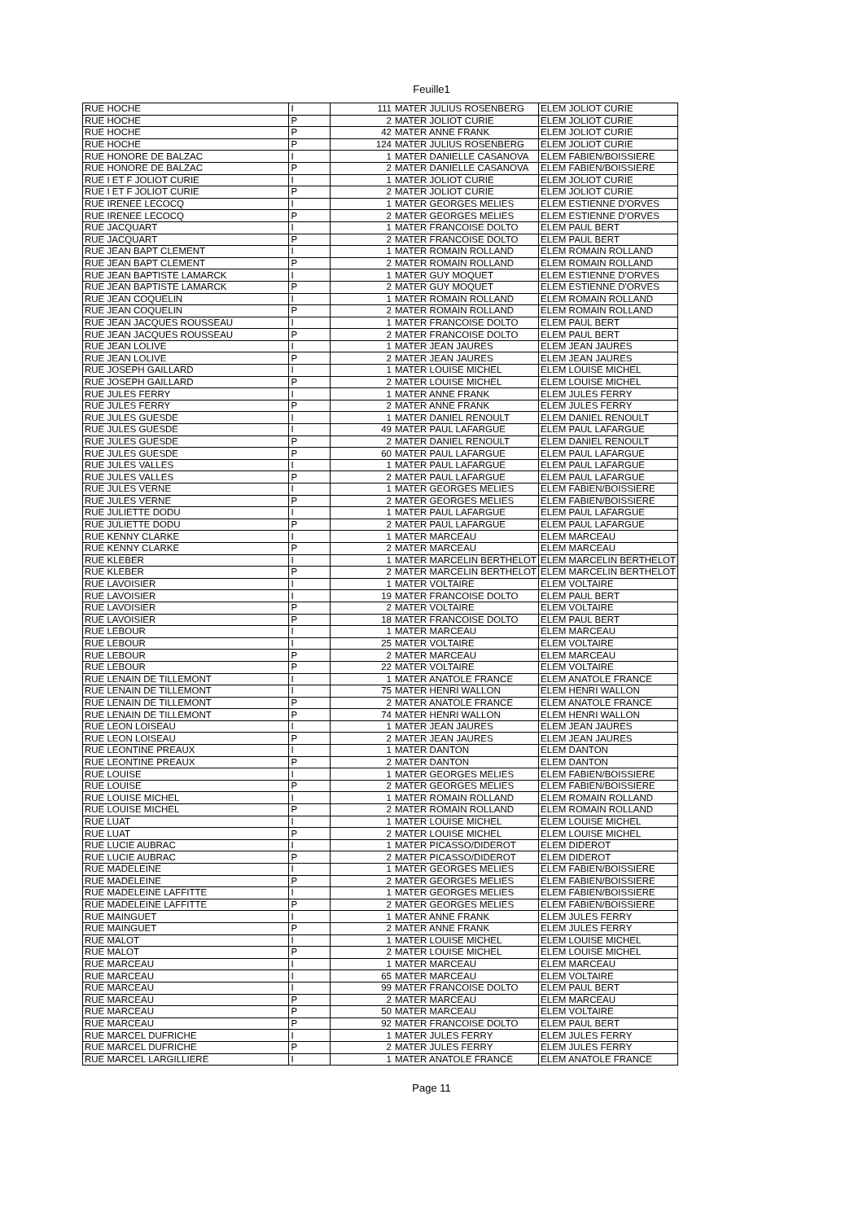Feuille1
| RUE HOCHE | I | 111 | MATER JULIUS ROSENBERG | ELEM JOLIOT CURIE |
| RUE HOCHE | P | 2 | MATER JOLIOT CURIE | ELEM JOLIOT CURIE |
| RUE HOCHE | P | 42 | MATER ANNE FRANK | ELEM JOLIOT CURIE |
| RUE HOCHE | P | 124 | MATER JULIUS ROSENBERG | ELEM JOLIOT CURIE |
| RUE HONORE DE BALZAC | I | 1 | MATER DANIELLE CASANOVA | ELEM FABIEN/BOISSIERE |
| RUE HONORE DE BALZAC | P | 2 | MATER DANIELLE CASANOVA | ELEM FABIEN/BOISSIERE |
| RUE I ET F JOLIOT CURIE | I | 1 | MATER JOLIOT CURIE | ELEM JOLIOT CURIE |
| RUE I ET F JOLIOT CURIE | P | 2 | MATER JOLIOT CURIE | ELEM JOLIOT CURIE |
| RUE IRENEE LECOCQ | I | 1 | MATER GEORGES MELIES | ELEM ESTIENNE D'ORVES |
| RUE IRENEE LECOCQ | P | 2 | MATER GEORGES MELIES | ELEM ESTIENNE D'ORVES |
| RUE JACQUART | I | 1 | MATER FRANCOISE DOLTO | ELEM PAUL BERT |
| RUE JACQUART | P | 2 | MATER FRANCOISE DOLTO | ELEM PAUL BERT |
| RUE JEAN BAPT CLEMENT | I | 1 | MATER ROMAIN ROLLAND | ELEM ROMAIN ROLLAND |
| RUE JEAN BAPT CLEMENT | P | 2 | MATER ROMAIN ROLLAND | ELEM ROMAIN ROLLAND |
| RUE JEAN BAPTISTE LAMARCK | I | 1 | MATER GUY MOQUET | ELEM ESTIENNE D'ORVES |
| RUE JEAN BAPTISTE LAMARCK | P | 2 | MATER GUY MOQUET | ELEM ESTIENNE D'ORVES |
| RUE JEAN COQUELIN | I | 1 | MATER ROMAIN ROLLAND | ELEM ROMAIN ROLLAND |
| RUE JEAN COQUELIN | P | 2 | MATER ROMAIN ROLLAND | ELEM ROMAIN ROLLAND |
| RUE JEAN JACQUES ROUSSEAU | I | 1 | MATER FRANCOISE DOLTO | ELEM PAUL BERT |
| RUE JEAN JACQUES ROUSSEAU | P | 2 | MATER FRANCOISE DOLTO | ELEM PAUL BERT |
| RUE JEAN LOLIVE | I | 1 | MATER JEAN JAURES | ELEM JEAN JAURES |
| RUE JEAN LOLIVE | P | 2 | MATER JEAN JAURES | ELEM JEAN JAURES |
| RUE JOSEPH GAILLARD | I | 1 | MATER LOUISE MICHEL | ELEM LOUISE MICHEL |
| RUE JOSEPH GAILLARD | P | 2 | MATER LOUISE MICHEL | ELEM LOUISE MICHEL |
| RUE JULES FERRY | I | 1 | MATER ANNE FRANK | ELEM JULES FERRY |
| RUE JULES FERRY | P | 2 | MATER ANNE FRANK | ELEM JULES FERRY |
| RUE JULES GUESDE | I | 1 | MATER DANIEL RENOULT | ELEM DANIEL RENOULT |
| RUE JULES GUESDE | I | 49 | MATER PAUL LAFARGUE | ELEM PAUL LAFARGUE |
| RUE JULES GUESDE | P | 2 | MATER DANIEL RENOULT | ELEM DANIEL RENOULT |
| RUE JULES GUESDE | P | 60 | MATER PAUL LAFARGUE | ELEM PAUL LAFARGUE |
| RUE JULES VALLES | I | 1 | MATER PAUL LAFARGUE | ELEM PAUL LAFARGUE |
| RUE JULES VALLES | P | 2 | MATER PAUL LAFARGUE | ELEM PAUL LAFARGUE |
| RUE JULES VERNE | I | 1 | MATER GEORGES MELIES | ELEM FABIEN/BOISSIERE |
| RUE JULES VERNE | P | 2 | MATER GEORGES MELIES | ELEM FABIEN/BOISSIERE |
| RUE JULIETTE DODU | I | 1 | MATER PAUL LAFARGUE | ELEM PAUL LAFARGUE |
| RUE JULIETTE DODU | P | 2 | MATER PAUL LAFARGUE | ELEM PAUL LAFARGUE |
| RUE KENNY CLARKE | I | 1 | MATER MARCEAU | ELEM MARCEAU |
| RUE KENNY CLARKE | P | 2 | MATER MARCEAU | ELEM MARCEAU |
| RUE KLEBER | I | 1 | MATER MARCELIN BERTHELOT | ELEM MARCELIN BERTHELOT |
| RUE KLEBER | P | 2 | MATER MARCELIN BERTHELOT | ELEM MARCELIN BERTHELOT |
| RUE LAVOISIER | I | 1 | MATER VOLTAIRE | ELEM VOLTAIRE |
| RUE LAVOISIER | I | 19 | MATER FRANCOISE DOLTO | ELEM PAUL BERT |
| RUE LAVOISIER | P | 2 | MATER VOLTAIRE | ELEM VOLTAIRE |
| RUE LAVOISIER | P | 18 | MATER FRANCOISE DOLTO | ELEM PAUL BERT |
| RUE LEBOUR | I | 1 | MATER MARCEAU | ELEM MARCEAU |
| RUE LEBOUR | I | 25 | MATER VOLTAIRE | ELEM VOLTAIRE |
| RUE LEBOUR | P | 2 | MATER MARCEAU | ELEM MARCEAU |
| RUE LEBOUR | P | 22 | MATER VOLTAIRE | ELEM VOLTAIRE |
| RUE LENAIN DE TILLEMONT | I | 1 | MATER ANATOLE FRANCE | ELEM ANATOLE FRANCE |
| RUE LENAIN DE TILLEMONT | I | 75 | MATER HENRI WALLON | ELEM HENRI WALLON |
| RUE LENAIN DE TILLEMONT | P | 2 | MATER ANATOLE FRANCE | ELEM ANATOLE FRANCE |
| RUE LENAIN DE TILLEMONT | P | 74 | MATER HENRI WALLON | ELEM HENRI WALLON |
| RUE LEON LOISEAU | I | 1 | MATER JEAN JAURES | ELEM JEAN JAURES |
| RUE LEON LOISEAU | P | 2 | MATER JEAN JAURES | ELEM JEAN JAURES |
| RUE LEONTINE PREAUX | I | 1 | MATER DANTON | ELEM DANTON |
| RUE LEONTINE PREAUX | P | 2 | MATER DANTON | ELEM DANTON |
| RUE LOUISE | I | 1 | MATER GEORGES MELIES | ELEM FABIEN/BOISSIERE |
| RUE LOUISE | P | 2 | MATER GEORGES MELIES | ELEM FABIEN/BOISSIERE |
| RUE LOUISE MICHEL | I | 1 | MATER ROMAIN ROLLAND | ELEM ROMAIN ROLLAND |
| RUE LOUISE MICHEL | P | 2 | MATER ROMAIN ROLLAND | ELEM ROMAIN ROLLAND |
| RUE LUAT | I | 1 | MATER LOUISE MICHEL | ELEM LOUISE MICHEL |
| RUE LUAT | P | 2 | MATER LOUISE MICHEL | ELEM LOUISE MICHEL |
| RUE LUCIE AUBRAC | I | 1 | MATER PICASSO/DIDEROT | ELEM DIDEROT |
| RUE LUCIE AUBRAC | P | 2 | MATER PICASSO/DIDEROT | ELEM DIDEROT |
| RUE MADELEINE | I | 1 | MATER GEORGES MELIES | ELEM FABIEN/BOISSIERE |
| RUE MADELEINE | P | 2 | MATER GEORGES MELIES | ELEM FABIEN/BOISSIERE |
| RUE MADELEINE LAFFITTE | I | 1 | MATER GEORGES MELIES | ELEM FABIEN/BOISSIERE |
| RUE MADELEINE LAFFITTE | P | 2 | MATER GEORGES MELIES | ELEM FABIEN/BOISSIERE |
| RUE MAINGUET | I | 1 | MATER ANNE FRANK | ELEM JULES FERRY |
| RUE MAINGUET | P | 2 | MATER ANNE FRANK | ELEM JULES FERRY |
| RUE MALOT | I | 1 | MATER LOUISE MICHEL | ELEM LOUISE MICHEL |
| RUE MALOT | P | 2 | MATER LOUISE MICHEL | ELEM LOUISE MICHEL |
| RUE MARCEAU | I | 1 | MATER MARCEAU | ELEM MARCEAU |
| RUE MARCEAU | I | 65 | MATER MARCEAU | ELEM VOLTAIRE |
| RUE MARCEAU | I | 99 | MATER FRANCOISE DOLTO | ELEM PAUL BERT |
| RUE MARCEAU | P | 2 | MATER MARCEAU | ELEM MARCEAU |
| RUE MARCEAU | P | 50 | MATER MARCEAU | ELEM VOLTAIRE |
| RUE MARCEAU | P | 92 | MATER FRANCOISE DOLTO | ELEM PAUL BERT |
| RUE MARCEL DUFRICHE | I | 1 | MATER JULES FERRY | ELEM JULES FERRY |
| RUE MARCEL DUFRICHE | P | 2 | MATER JULES FERRY | ELEM JULES FERRY |
| RUE MARCEL LARGILLIERE | I | 1 | MATER ANATOLE FRANCE | ELEM ANATOLE FRANCE |
Page 11